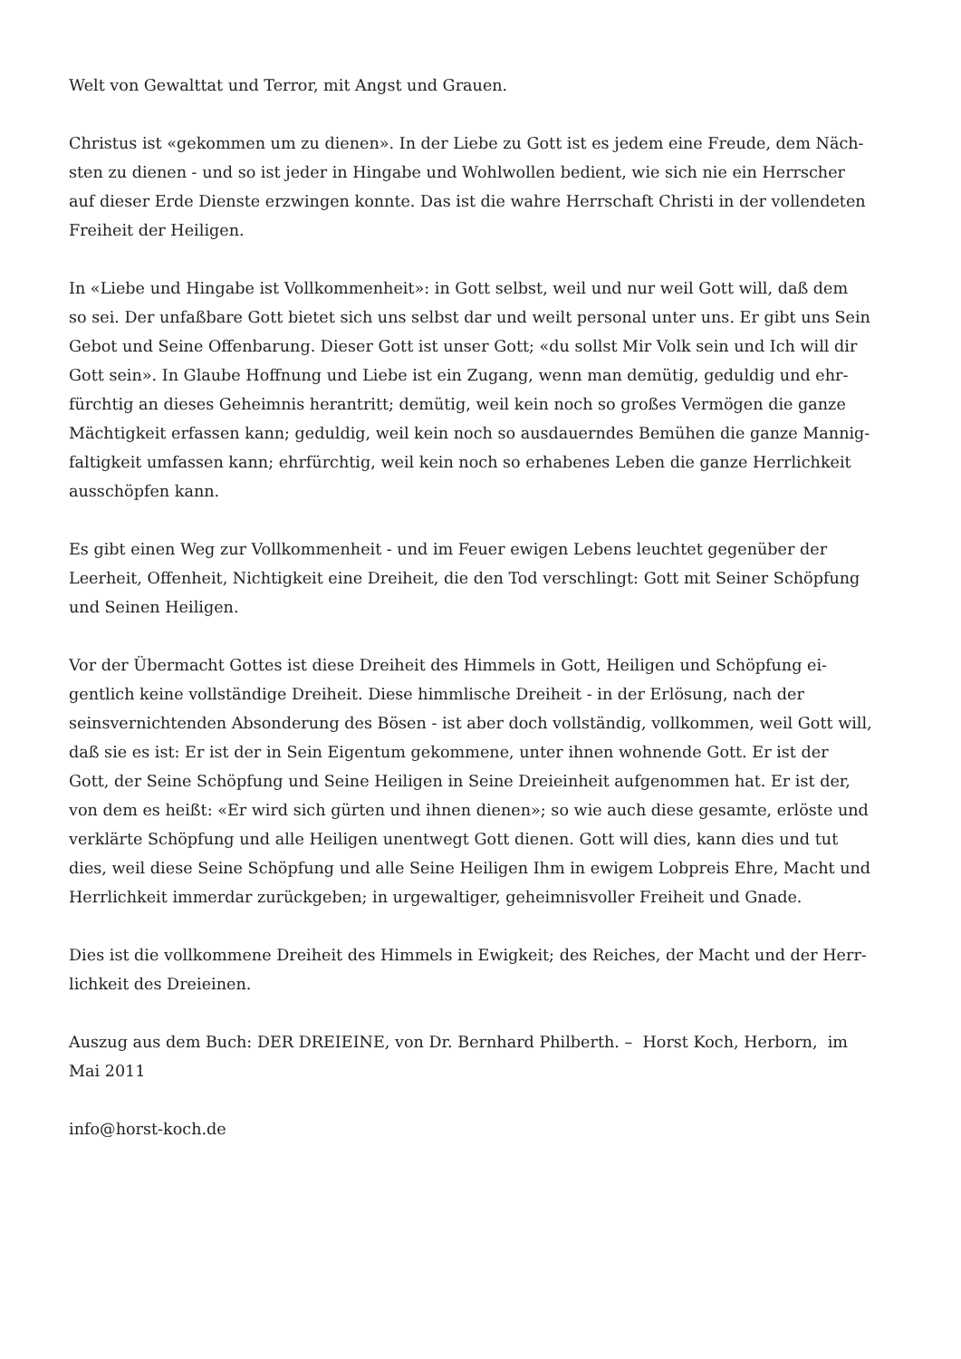Welt von Gewalttat und Terror, mit Angst und Grauen.
Christus ist «gekommen um zu dienen». In der Liebe zu Gott ist es jedem eine Freude, dem Näch-
sten zu dienen - und so ist jeder in Hingabe und Wohlwollen bedient, wie sich nie ein Herrscher
auf dieser Erde Dienste erzwingen konnte. Das ist die wahre Herrschaft Christi in der vollendeten
Freiheit der Heiligen.
In «Liebe und Hingabe ist Vollkommenheit»: in Gott selbst, weil und nur weil Gott will, daß dem
so sei. Der unfaßbare Gott bietet sich uns selbst dar und weilt personal unter uns. Er gibt uns Sein
Gebot und Seine Offenbarung. Dieser Gott ist unser Gott; «du sollst Mir Volk sein und Ich will dir
Gott sein». In Glaube Hoffnung und Liebe ist ein Zugang, wenn man demütig, geduldig und ehr-
fürchtig an dieses Geheimnis herantritt; demütig, weil kein noch so großes Vermögen die ganze
Mächtigkeit erfassen kann; geduldig, weil kein noch so ausdauerndes Bemühen die ganze Mannig-
faltigkeit umfassen kann; ehrfürchtig, weil kein noch so erhabenes Leben die ganze Herrlichkeit
ausschöpfen kann.
Es gibt einen Weg zur Vollkommenheit - und im Feuer ewigen Lebens leuchtet gegenüber der
Leerheit, Offenheit, Nichtigkeit eine Dreiheit, die den Tod verschlingt: Gott mit Seiner Schöpfung
und Seinen Heiligen.
Vor der Übermacht Gottes ist diese Dreiheit des Himmels in Gott, Heiligen und Schöpfung ei-
gentlich keine vollständige Dreiheit. Diese himmlische Dreiheit - in der Erlösung, nach der
seinsvernichtenden Absonderung des Bösen - ist aber doch vollständig, vollkommen, weil Gott will,
daß sie es ist: Er ist der in Sein Eigentum gekommene, unter ihnen wohnende Gott. Er ist der
Gott, der Seine Schöpfung und Seine Heiligen in Seine Dreieinheit aufgenommen hat. Er ist der,
von dem es heißt: «Er wird sich gürten und ihnen dienen»; so wie auch diese gesamte, erlöste und
verklärte Schöpfung und alle Heiligen unentwegt Gott dienen. Gott will dies, kann dies und tut
dies, weil diese Seine Schöpfung und alle Seine Heiligen Ihm in ewigem Lobpreis Ehre, Macht und
Herrlichkeit immerdar zurückgeben; in urgewaltiger, geheimnisvoller Freiheit und Gnade.
Dies ist die vollkommene Dreiheit des Himmels in Ewigkeit; des Reiches, der Macht und der Herr-
lichkeit des Dreieinen.
Auszug aus dem Buch: DER DREIEINE, von Dr. Bernhard Philberth. – Horst Koch, Herborn, im
Mai 2011
info@horst-koch.de